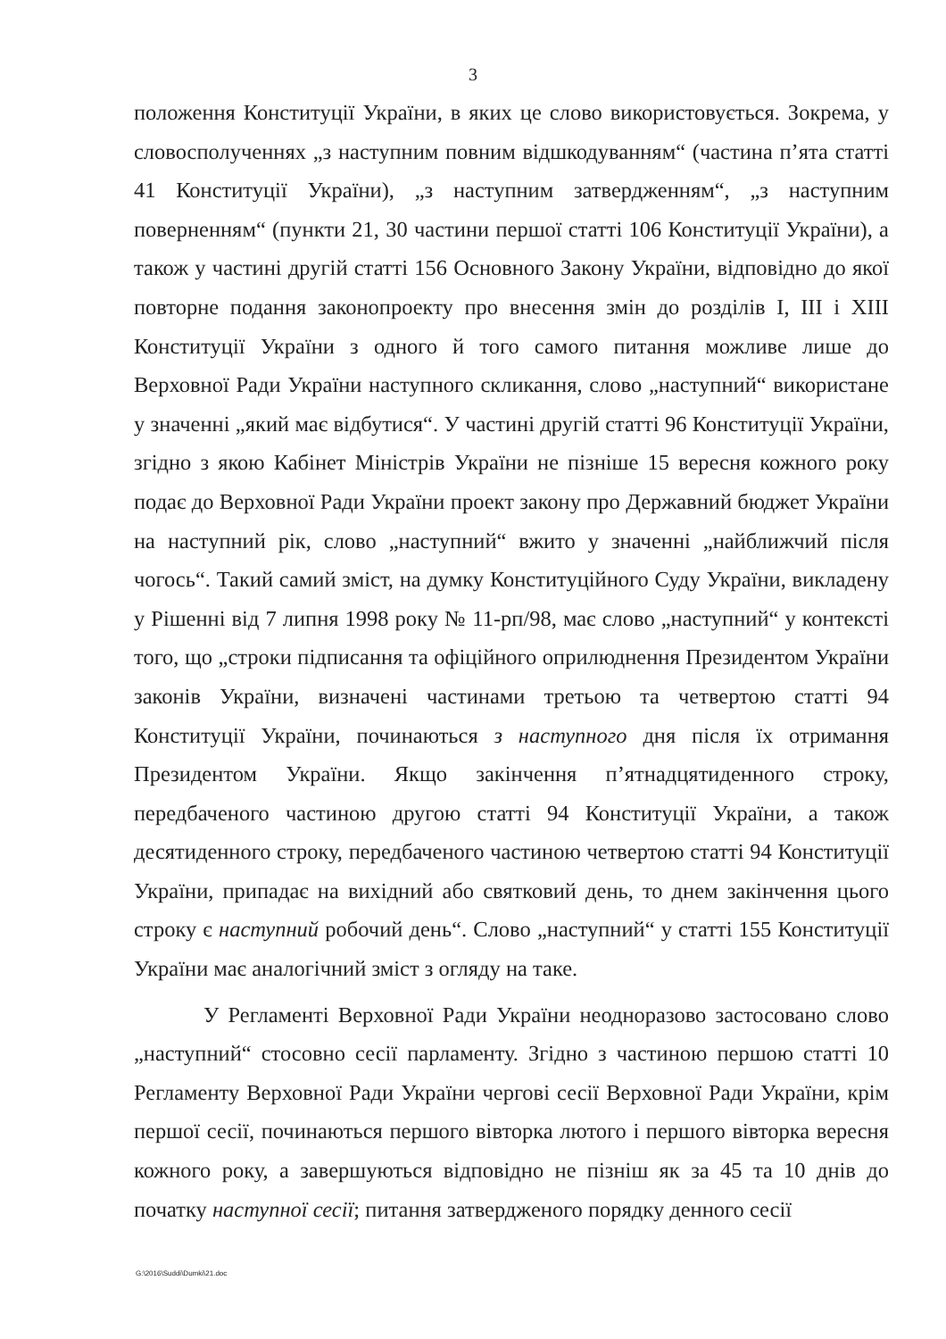3
положення Конституції України, в яких це слово використовується. Зокрема, у словосполученнях „з наступним повним відшкодуванням“ (частина п’ята статті 41 Конституції України), „з наступним затвердженням“, „з наступним поверненням“ (пункти 21, 30 частини першої статті 106 Конституції України), а також у частині другій статті 156 Основного Закону України, відповідно до якої повторне подання законопроекту про внесення змін до розділів І, ІІІ і ХІІІ Конституції України з одного й того самого питання можливе лише до Верховної Ради України наступного скликання, слово „наступний“ використане у значенні „який має відбутися“. У частині другій статті 96 Конституції України, згідно з якою Кабінет Міністрів України не пізніше 15 вересня кожного року подає до Верховної Ради України проект закону про Державний бюджет України на наступний рік, слово „наступний“ вжито у значенні „найближчий після чогось“. Такий самий зміст, на думку Конституційного Суду України, викладену у Рішенні від 7 липня 1998 року № 11-рп/98, має слово „наступний“ у контексті того, що „строки підписання та офіційного оприлюднення Президентом України законів України, визначені частинами третьою та четвертою статті 94 Конституції України, починаються з наступного дня після їх отримання Президентом України. Якщо закінчення п’ятнадцятиденного строку, передбаченого частиною другою статті 94 Конституції України, а також десятиденного строку, передбаченого частиною четвертою статті 94 Конституції України, припадає на вихідний або святковий день, то днем закінчення цього строку є наступний робочий день“. Слово „наступний“ у статті 155 Конституції України має аналогічний зміст з огляду на таке.
У Регламенті Верховної Ради України неодноразово застосовано слово „наступний“ стосовно сесії парламенту. Згідно з частиною першою статті 10 Регламенту Верховної Ради України чергові сесії Верховної Ради України, крім першої сесії, починаються першого вівторка лютого і першого вівторка вересня кожного року, а завершуються відповідно не пізніш як за 45 та 10 днів до початку наступної сесії; питання затвердженого порядку денного сесії
G:\2016\Suddi\Dumki\21.doc